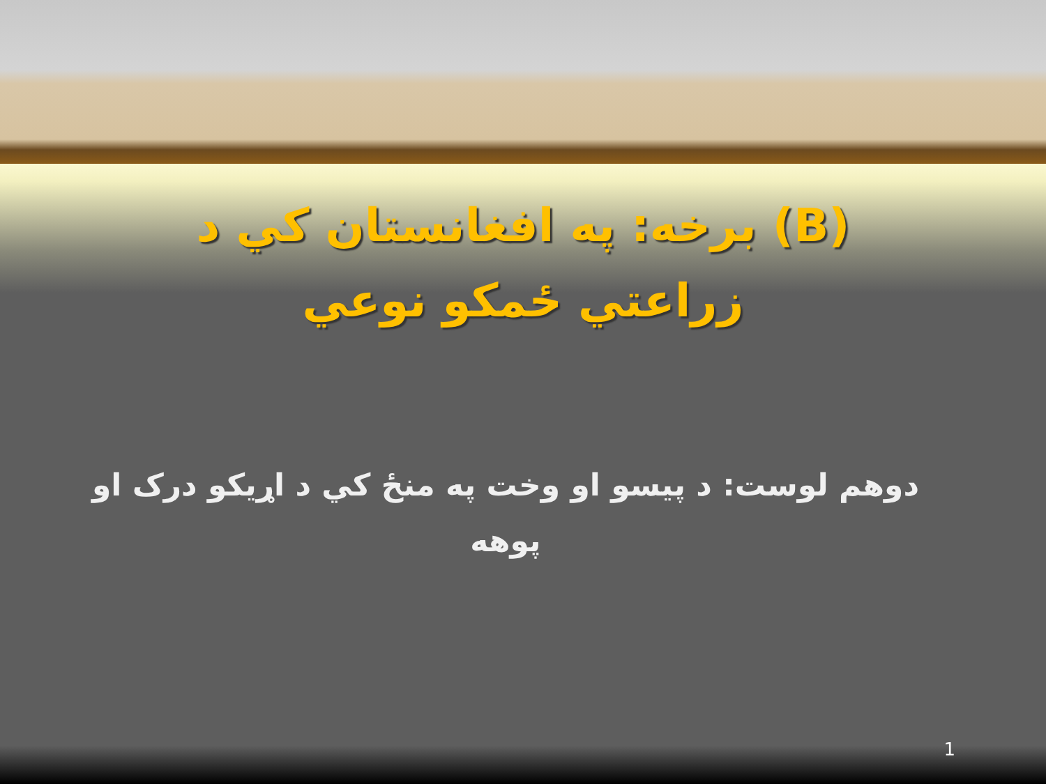(B) برخه: په افغانستان کي د
زراعتي ځمکو نوعي
دوهم لوست: د پيسو او وخت په منځ کي د اړيکو درک او پوهه
1